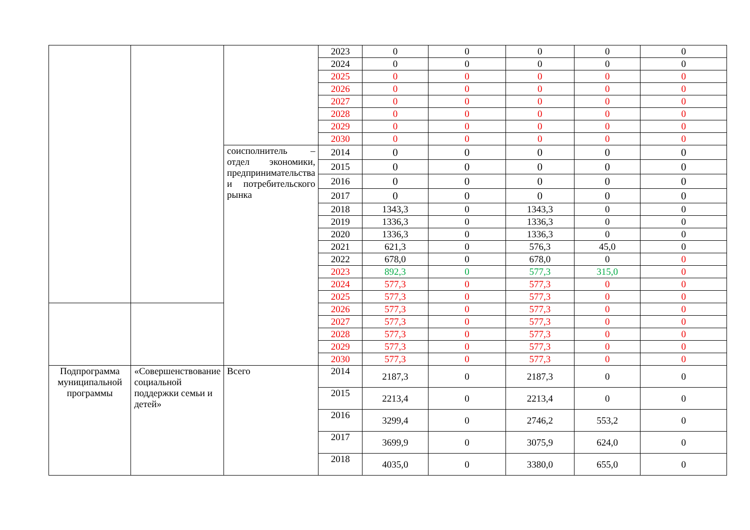| | | | 2023 | 0 | 0 | 0 | 0 | 0 |
| | | | 2024 | 0 | 0 | 0 | 0 | 0 |
| | | | 2025 | 0 | 0 | 0 | 0 | 0 |
| | | | 2026 | 0 | 0 | 0 | 0 | 0 |
| | | | 2027 | 0 | 0 | 0 | 0 | 0 |
| | | | 2028 | 0 | 0 | 0 | 0 | 0 |
| | | | 2029 | 0 | 0 | 0 | 0 | 0 |
| | | | 2030 | 0 | 0 | 0 | 0 | 0 |
| | | соисполнитель – отдел экономики, предпринимательства и потребительского рынка | 2014 | 0 | 0 | 0 | 0 | 0 |
| | | | 2015 | 0 | 0 | 0 | 0 | 0 |
| | | | 2016 | 0 | 0 | 0 | 0 | 0 |
| | | | 2017 | 0 | 0 | 0 | 0 | 0 |
| | | | 2018 | 1343,3 | 0 | 1343,3 | 0 | 0 |
| | | | 2019 | 1336,3 | 0 | 1336,3 | 0 | 0 |
| | | | 2020 | 1336,3 | 0 | 1336,3 | 0 | 0 |
| | | | 2021 | 621,3 | 0 | 576,3 | 45,0 | 0 |
| | | | 2022 | 678,0 | 0 | 678,0 | 0 | 0 |
| | | | 2023 | 892,3 | 0 | 577,3 | 315,0 | 0 |
| | | | 2024 | 577,3 | 0 | 577,3 | 0 | 0 |
| | | | 2025 | 577,3 | 0 | 577,3 | 0 | 0 |
| | | | 2026 | 577,3 | 0 | 577,3 | 0 | 0 |
| | | | 2027 | 577,3 | 0 | 577,3 | 0 | 0 |
| | | | 2028 | 577,3 | 0 | 577,3 | 0 | 0 |
| | | | 2029 | 577,3 | 0 | 577,3 | 0 | 0 |
| | | | 2030 | 577,3 | 0 | 577,3 | 0 | 0 |
| Подпрограмма муниципальной программы | «Совершенствование социальной поддержки семьи и детей» | Всего | 2014 | 2187,3 | 0 | 2187,3 | 0 | 0 |
| | | | 2015 | 2213,4 | 0 | 2213,4 | 0 | 0 |
| | | | 2016 | 3299,4 | 0 | 2746,2 | 553,2 | 0 |
| | | | 2017 | 3699,9 | 0 | 3075,9 | 624,0 | 0 |
| | | | 2018 | 4035,0 | 0 | 3380,0 | 655,0 | 0 |